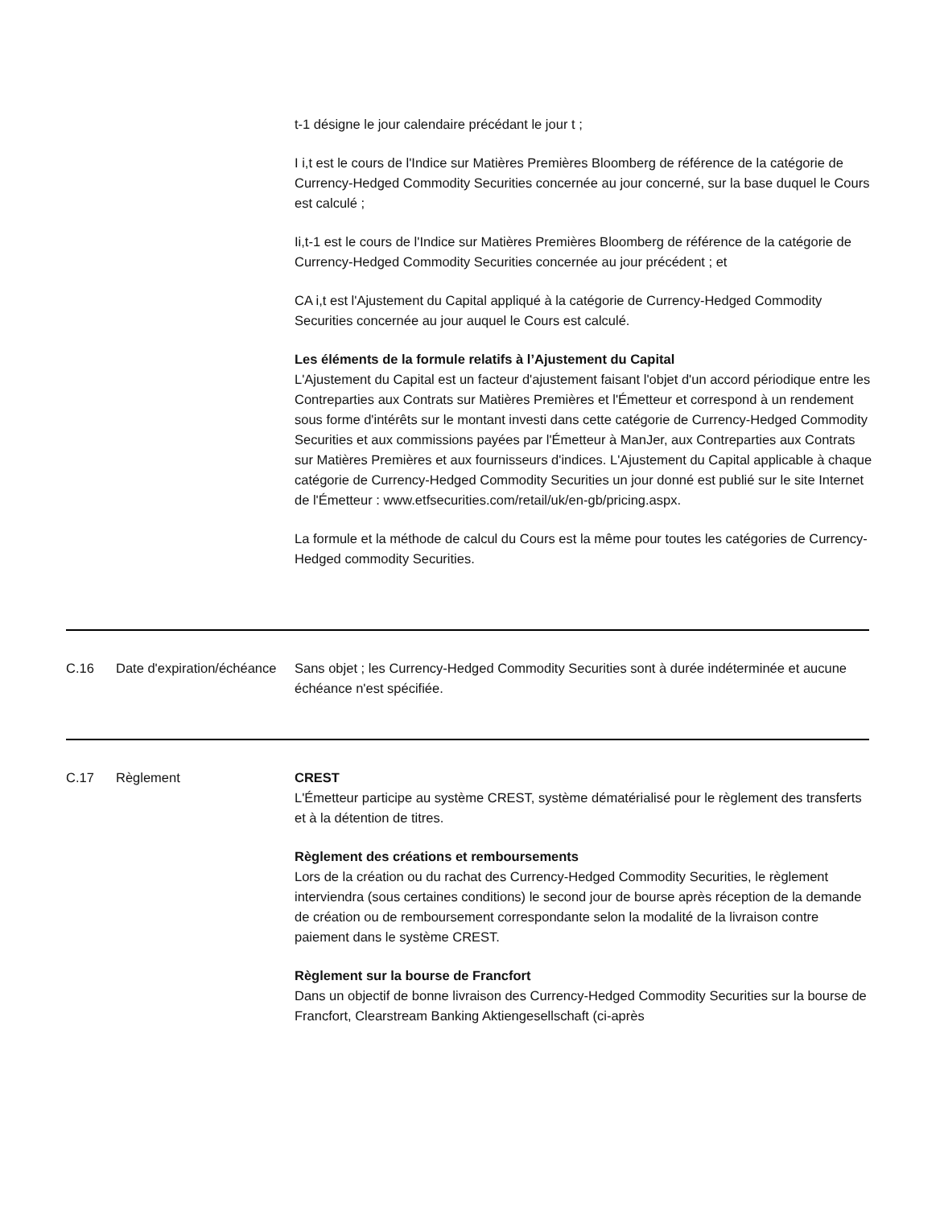t-1 désigne le jour calendaire précédant le jour t ;
I i,t est le cours de l'Indice sur Matières Premières Bloomberg de référence de la catégorie de Currency-Hedged Commodity Securities concernée au jour concerné, sur la base duquel le Cours est calculé ;
Ii,t-1 est le cours de l'Indice sur Matières Premières Bloomberg de référence de la catégorie de Currency-Hedged Commodity Securities concernée au jour précédent ; et
CA i,t est l'Ajustement du Capital appliqué à la catégorie de Currency-Hedged Commodity Securities concernée au jour auquel le Cours est calculé.
Les éléments de la formule relatifs à l’Ajustement du Capital
L'Ajustement du Capital est un facteur d'ajustement faisant l'objet d'un accord périodique entre les Contreparties aux Contrats sur Matières Premières et l'Émetteur et correspond à un rendement sous forme d'intérêts sur le montant investi dans cette catégorie de Currency-Hedged Commodity Securities et aux commissions payées par l'Émetteur à ManJer, aux Contreparties aux Contrats sur Matières Premières et aux fournisseurs d'indices. L'Ajustement du Capital applicable à chaque catégorie de Currency-Hedged Commodity Securities un jour donné est publié sur le site Internet de l'Émetteur : www.etfsecurities.com/retail/uk/en-gb/pricing.aspx.
La formule et la méthode de calcul du Cours est la même pour toutes les catégories de Currency-Hedged commodity Securities.
| C.16 | Date d'expiration/échéance | Sans objet ; les Currency-Hedged Commodity Securities sont à durée indéterminée et aucune échéance n'est spécifiée. |
| C.17 | Règlement | CREST L'Émetteur participe au système CREST, système dématérialisé pour le règlement des transferts et à la détention de titres. Règlement des créations et remboursements Lors de la création ou du rachat des Currency-Hedged Commodity Securities, le règlement interviendra (sous certaines conditions) le second jour de bourse après réception de la demande de création ou de remboursement correspondante selon la modalité de la livraison contre paiement dans le système CREST. Règlement sur la bourse de Francfort Dans un objectif de bonne livraison des Currency-Hedged Commodity Securities sur la bourse de Francfort, Clearstream Banking Aktiengesellschaft (ci-après |